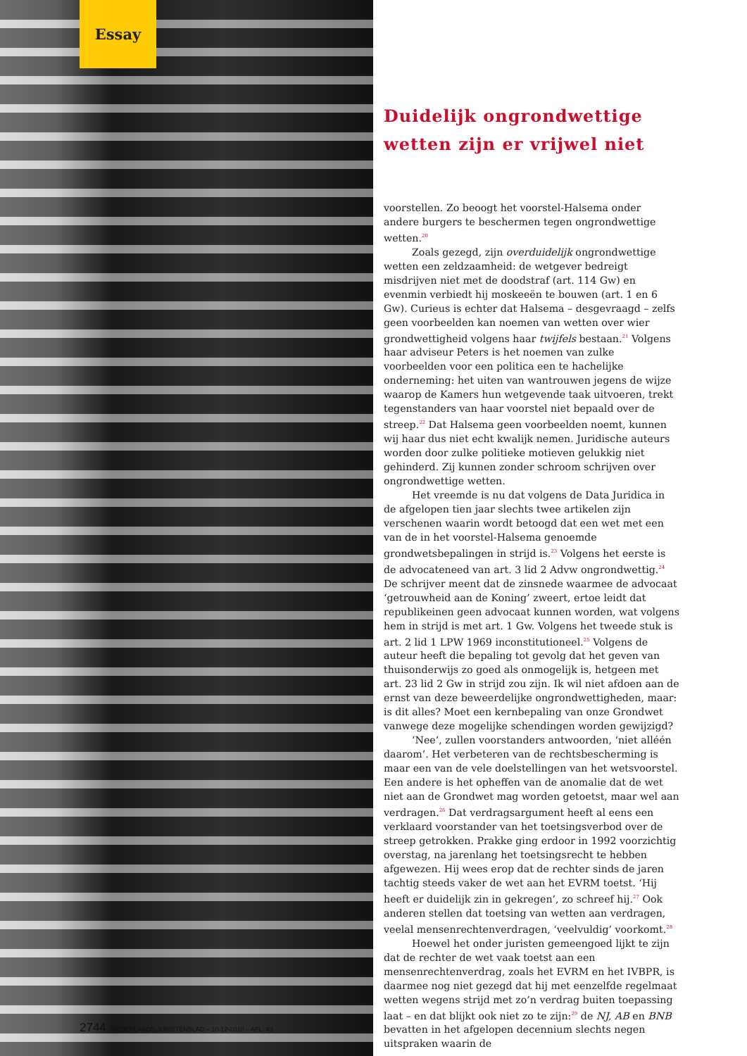Essay
2744 NEDERLANDS JURISTENBLAD – 10-12-2010 – AFL. 43
Duidelijk ongrondwettige wetten zijn er vrijwel niet
voorstellen. Zo beoogt het voorstel-Halsema onder andere burgers te beschermen tegen ongrondwettige wetten.<sup>20</sup>
Zoals gezegd, zijn overduidelijk ongrondwettige wetten een zeldzaamheid: de wetgever bedreigt misdrijven niet met de doodstraf (art. 114 Gw) en evenmin verbiedt hij moskeeën te bouwen (art. 1 en 6 Gw). Curieus is echter dat Halsema – desgevraagd – zelfs geen voorbeelden kan noemen van wetten over wier grondwettigheid volgens haar twijfels bestaan.<sup>21</sup> Volgens haar adviseur Peters is het noemen van zulke voorbeelden voor een politica een te hachelijke onderneming: het uiten van wantrouwen jegens de wijze waarop de Kamers hun wetgevende taak uitvoeren, trekt tegenstanders van haar voorstel niet bepaald over de streep.<sup>22</sup> Dat Halsema geen voorbeelden noemt, kunnen wij haar dus niet echt kwalijk nemen. Juridische auteurs worden door zulke politieke motieven gelukkig niet gehinderd. Zij kunnen zonder schroom schrijven over ongrondwettige wetten.
Het vreemde is nu dat volgens de Data Juridica in de afgelopen tien jaar slechts twee artikelen zijn verschenen waarin wordt betoogd dat een wet met een van de in het voorstel-Halsema genoemde grondwetsbepalingen in strijd is.<sup>23</sup> Volgens het eerste is de advocateneed van art. 3 lid 2 Advw ongrondwettig.<sup>24</sup> De schrijver meent dat de zinsnede waarmee de advocaat ‘getrouwheid aan de Koning’ zweert, ertoe leidt dat republikeinen geen advocaat kunnen worden, wat volgens hem in strijd is met art. 1 Gw. Volgens het tweede stuk is art. 2 lid 1 LPW 1969 inconstitutioneel.<sup>25</sup> Volgens de auteur heeft die bepaling tot gevolg dat het geven van thuisonderwijs zo goed als onmogelijk is, hetgeen met art. 23 lid 2 Gw in strijd zou zijn. Ik wil niet afdoen aan de ernst van deze beweerdelijke ongrondwettigheden, maar: is dit alles? Moet een kernbepaling van onze Grondwet vanwege deze mogelijke schendingen worden gewijzigd?
‘Nee’, zullen voorstanders antwoorden, ‘niet alléén daarom’. Het verbeteren van de rechtsbescherming is maar een van de vele doelstellingen van het wetsvoorstel. Een andere is het opheffen van de anomalie dat de wet niet aan de Grondwet mag worden getoetst, maar wel aan verdragen.<sup>26</sup> Dat verdragsargument heeft al eens een verklaard voorstander van het toetsingsverbod over de streep getrokken. Prakke ging erdoor in 1992 voorzichtig overstag, na jarenlang het toetsingsrecht te hebben afgewezen. Hij wees erop dat de rechter sinds de jaren tachtig steeds vaker de wet aan het EVRM toetst. ‘Hij heeft er duidelijk zin in gekregen’, zo schreef hij.<sup>27</sup> Ook anderen stellen dat toetsing van wetten aan verdragen, veelal mensenrechtenverdragen, ‘veelvuldig’ voorkomt.<sup>28</sup>
Hoewel het onder juristen gemeengoed lijkt te zijn dat de rechter de wet vaak toetst aan een mensenrechtenverdrag, zoals het EVRM en het IVBPR, is daarmee nog niet gezegd dat hij met eenzelfde regelmaat wetten wegens strijd met zo’n verdrag buiten toepassing laat – en dat blijkt ook niet zo te zijn:<sup>29</sup> de NJ, AB en BNB bevatten in het afgelopen decennium slechts negen uitspraken waarin de